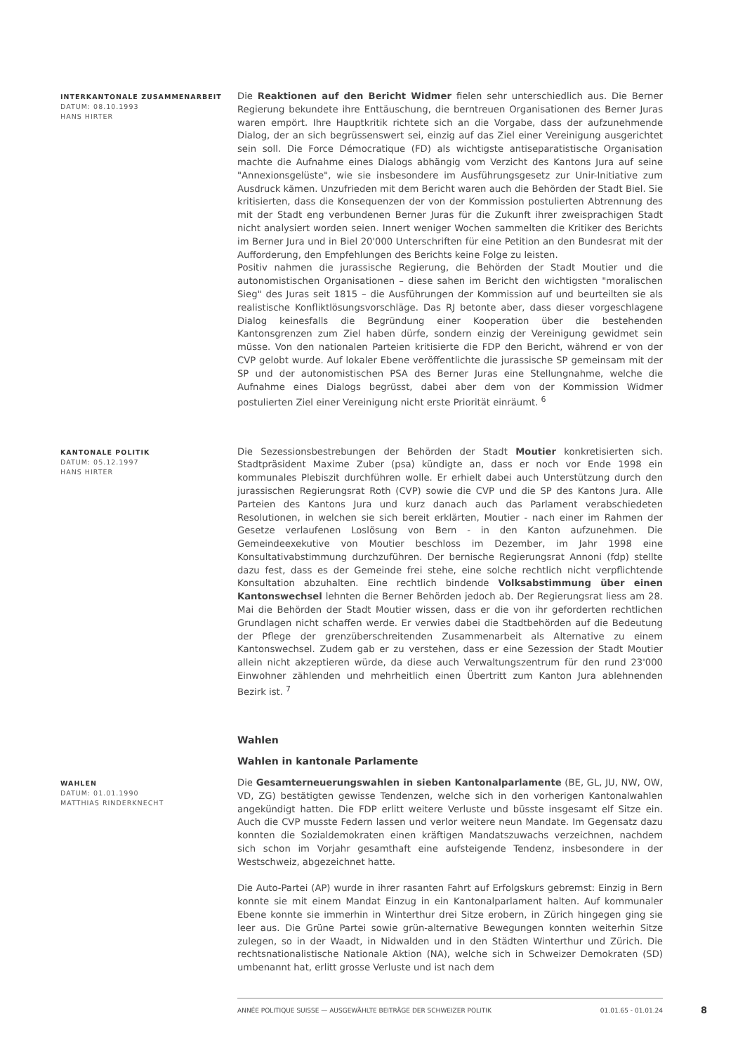INTERKANTONALE ZUSAMMENARBEIT
DATUM: 08.10.1993
HANS HIRTER
Die Reaktionen auf den Bericht Widmer fielen sehr unterschiedlich aus. Die Berner Regierung bekundete ihre Enttäuschung, die berntreuen Organisationen des Berner Juras waren empört. Ihre Hauptkritik richtete sich an die Vorgabe, dass der aufzunehmende Dialog, der an sich begrüssenswert sei, einzig auf das Ziel einer Vereinigung ausgerichtet sein soll. Die Force Démocratique (FD) als wichtigste antiseparatistische Organisation machte die Aufnahme eines Dialogs abhängig vom Verzicht des Kantons Jura auf seine "Annexionsgelüste", wie sie insbesondere im Ausführungsgesetz zur Unir-Initiative zum Ausdruck kämen. Unzufrieden mit dem Bericht waren auch die Behörden der Stadt Biel. Sie kritisierten, dass die Konsequenzen der von der Kommission postulierten Abtrennung des mit der Stadt eng verbundenen Berner Juras für die Zukunft ihrer zweisprachigen Stadt nicht analysiert worden seien. Innert weniger Wochen sammelten die Kritiker des Berichts im Berner Jura und in Biel 20'000 Unterschriften für eine Petition an den Bundesrat mit der Aufforderung, den Empfehlungen des Berichts keine Folge zu leisten.
Positiv nahmen die jurassische Regierung, die Behörden der Stadt Moutier und die autonomistischen Organisationen – diese sahen im Bericht den wichtigsten "moralischen Sieg" des Juras seit 1815 – die Ausführungen der Kommission auf und beurteilten sie als realistische Konfliktlösungsvorschläge. Das RJ betonte aber, dass dieser vorgeschlagene Dialog keinesfalls die Begründung einer Kooperation über die bestehenden Kantonsgrenzen zum Ziel haben dürfe, sondern einzig der Vereinigung gewidmet sein müsse. Von den nationalen Parteien kritisierte die FDP den Bericht, während er von der CVP gelobt wurde. Auf lokaler Ebene veröffentlichte die jurassische SP gemeinsam mit der SP und der autonomistischen PSA des Berner Juras eine Stellungnahme, welche die Aufnahme eines Dialogs begrüsst, dabei aber dem von der Kommission Widmer postulierten Ziel einer Vereinigung nicht erste Priorität einräumt. <sup>6</sup>
KANTONALE POLITIK
DATUM: 05.12.1997
HANS HIRTER
Die Sezessionsbestrebungen der Behörden der Stadt Moutier konkretisierten sich. Stadtpräsident Maxime Zuber (psa) kündigte an, dass er noch vor Ende 1998 ein kommunales Plebiszit durchführen wolle. Er erhielt dabei auch Unterstützung durch den jurassischen Regierungsrat Roth (CVP) sowie die CVP und die SP des Kantons Jura. Alle Parteien des Kantons Jura und kurz danach auch das Parlament verabschiedeten Resolutionen, in welchen sie sich bereit erklärten, Moutier - nach einer im Rahmen der Gesetze verlaufenen Loslösung von Bern - in den Kanton aufzunehmen. Die Gemeindeexekutive von Moutier beschloss im Dezember, im Jahr 1998 eine Konsultativabstimmung durchzuführen. Der bernische Regierungsrat Annoni (fdp) stellte dazu fest, dass es der Gemeinde frei stehe, eine solche rechtlich nicht verpflichtende Konsultation abzuhalten. Eine rechtlich bindende Volksabstimmung über einen Kantonswechsel lehnten die Berner Behörden jedoch ab. Der Regierungsrat liess am 28. Mai die Behörden der Stadt Moutier wissen, dass er die von ihr geforderten rechtlichen Grundlagen nicht schaffen werde. Er verwies dabei die Stadtbehörden auf die Bedeutung der Pflege der grenzüberschreitenden Zusammenarbeit als Alternative zu einem Kantonswechsel. Zudem gab er zu verstehen, dass er eine Sezession der Stadt Moutier allein nicht akzeptieren würde, da diese auch Verwaltungszentrum für den rund 23'000 Einwohner zählenden und mehrheitlich einen Übertritt zum Kanton Jura ablehnenden Bezirk ist. <sup>7</sup>
Wahlen
Wahlen in kantonale Parlamente
WAHLEN
DATUM: 01.01.1990
MATTHIAS RINDERKNECHT
Die Gesamterneuerungswahlen in sieben Kantonalparlamente (BE, GL, JU, NW, OW, VD, ZG) bestätigten gewisse Tendenzen, welche sich in den vorherigen Kantonalwahlen angekündigt hatten. Die FDP erlitt weitere Verluste und büsste insgesamt elf Sitze ein. Auch die CVP musste Federn lassen und verlor weitere neun Mandate. Im Gegensatz dazu konnten die Sozialdemokraten einen kräftigen Mandatszuwachs verzeichnen, nachdem sich schon im Vorjahr gesamthaft eine aufsteigende Tendenz, insbesondere in der Westschweiz, abgezeichnet hatte.
Die Auto-Partei (AP) wurde in ihrer rasanten Fahrt auf Erfolgskurs gebremst: Einzig in Bern konnte sie mit einem Mandat Einzug in ein Kantonalparlament halten. Auf kommunaler Ebene konnte sie immerhin in Winterthur drei Sitze erobern, in Zürich hingegen ging sie leer aus. Die Grüne Partei sowie grün-alternative Bewegungen konnten weiterhin Sitze zulegen, so in der Waadt, in Nidwalden und in den Städten Winterthur und Zürich. Die rechtsnationalistische Nationale Aktion (NA), welche sich in Schweizer Demokraten (SD) umbenannt hat, erlitt grosse Verluste und ist nach dem
ANNÉE POLITIQUE SUISSE — AUSGEWÄHLTE BEITRÄGE DER SCHWEIZER POLITIK 01.01.65 - 01.01.24
8